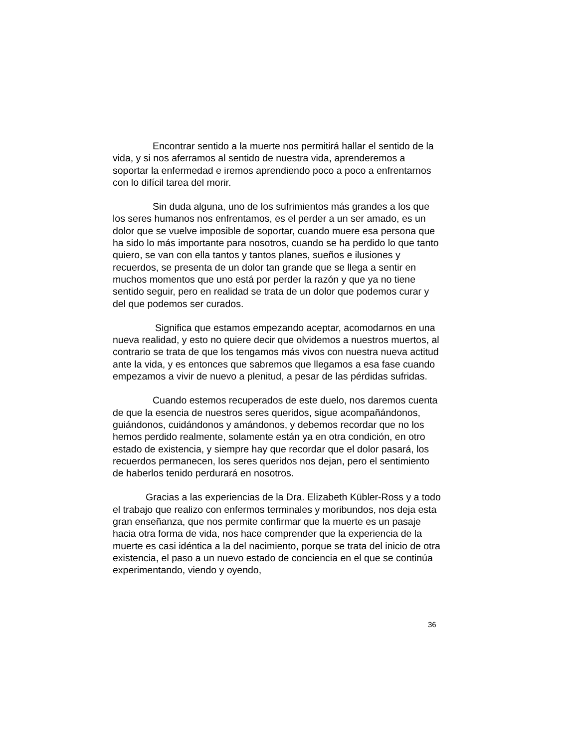Encontrar sentido a la muerte nos permitirá hallar el sentido de la vida, y si nos aferramos al sentido de nuestra vida, aprenderemos a soportar la enfermedad e iremos aprendiendo poco a poco a enfrentarnos con lo difícil tarea del morir.
Sin duda alguna, uno de los sufrimientos más grandes a los que los seres humanos nos enfrentamos, es el perder a un ser amado, es un dolor que se vuelve imposible de soportar, cuando muere esa persona que ha sido lo más importante para nosotros, cuando se ha perdido lo que tanto quiero, se van con ella tantos y tantos planes, sueños e ilusiones y recuerdos, se presenta de un dolor tan grande que se llega a sentir en muchos momentos que uno está por perder la razón y que ya no tiene sentido seguir, pero en realidad se trata de un dolor que podemos curar y del que podemos ser curados.
Significa que estamos empezando aceptar, acomodarnos en una nueva realidad, y esto no quiere decir que olvidemos a nuestros muertos, al contrario se trata de que los tengamos más vivos con nuestra nueva actitud ante la vida, y es entonces que sabremos que llegamos a esa fase cuando empezamos a vivir de nuevo a plenitud, a pesar de las pérdidas sufridas.
Cuando estemos recuperados de este duelo, nos daremos cuenta de que la esencia de nuestros seres queridos, sigue acompañándonos, guiándonos, cuidándonos y amándonos, y debemos recordar que no los hemos perdido realmente, solamente están ya en otra condición, en otro estado de existencia, y siempre hay que recordar que el dolor pasará, los recuerdos permanecen, los seres queridos nos dejan, pero el sentimiento de haberlos tenido perdurará en nosotros.
Gracias a las experiencias de la Dra. Elizabeth Kübler-Ross y a todo el trabajo que realizo con enfermos terminales y moribundos, nos deja esta gran enseñanza, que nos permite confirmar que la muerte es un pasaje hacia otra forma de vida, nos hace comprender que la experiencia de la muerte es casi idéntica a la del nacimiento, porque se trata del inicio de otra existencia, el paso a un nuevo estado de conciencia en el que se continúa experimentando, viendo y oyendo,
36